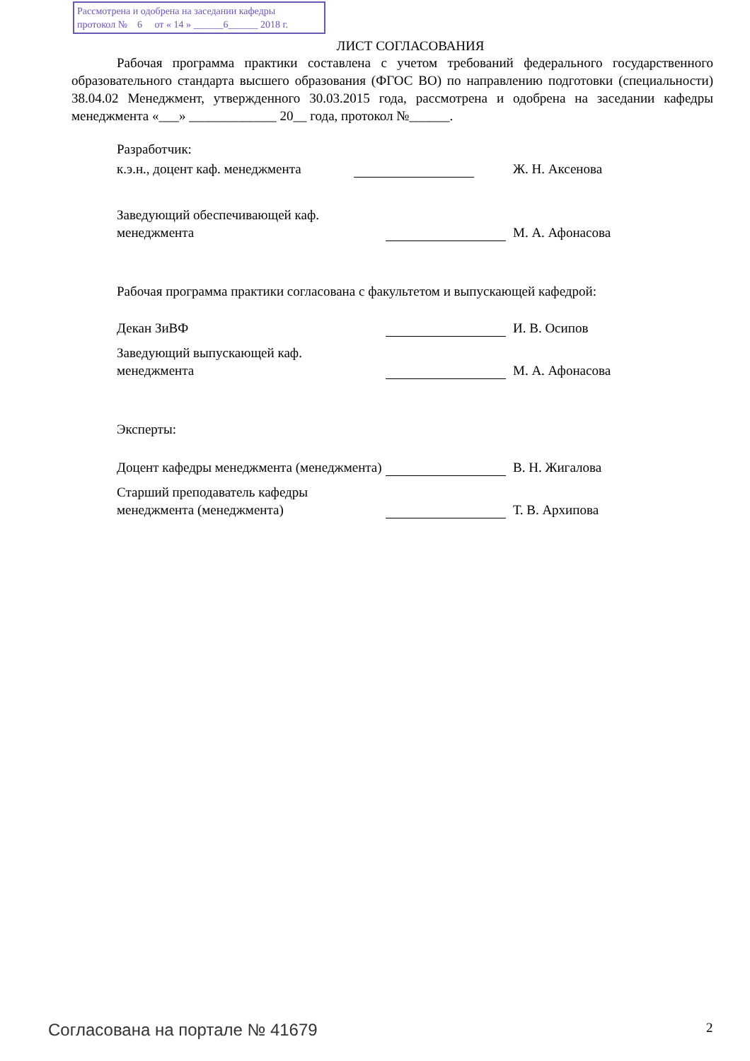Рассмотрена и одобрена на заседании кафедры
протокол № 6 от « 14 » ______6______ 2018 г.
ЛИСТ СОГЛАСОВАНИЯ
Рабочая программа практики составлена с учетом требований федерального государственного образовательного стандарта высшего образования (ФГОС ВО) по направлению подготовки (специальности) 38.04.02 Менеджмент, утвержденного 30.03.2015 года, рассмотрена и одобрена на заседании кафедры менеджмента «___» _____________ 20__ года, протокол №______.
Разработчик:
к.э.н., доцент каф. менеджмента
Ж. Н. Аксенова
Заведующий обеспечивающей каф.
менеджмента
М. А. Афонасова
Рабочая программа практики согласована с факультетом и выпускающей кафедрой:
Декан ЗиВФ И. В. Осипов
Заведующий выпускающей каф.
менеджмента
М. А. Афонасова
Эксперты:
Доцент кафедры менеджмента (менеджмента)
В. Н. Жигалова
Старший преподаватель кафедры
менеджмента (менеджмента)
Т. В. Архипова
Согласована на портале № 41679 2